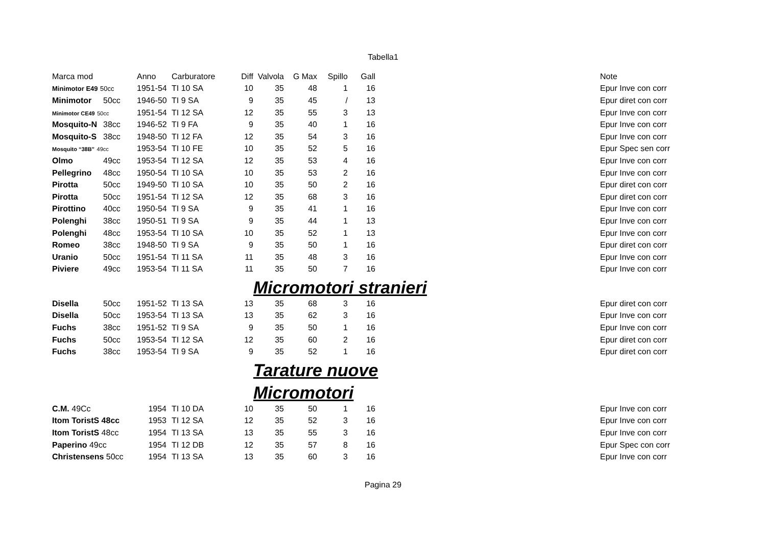Tabella1
| Marca mod | | Anno | Carburatore | Diff | Valvola | G Max | Spillo | Gall | | Note |
| --- | --- | --- | --- | --- | --- | --- | --- | --- | --- | --- |
| Minimotor E49 50cc | | 1951-54 | TI 10 SA | 10 | 35 | 48 | 1 | 16 | | Epur Inve con corr |
| Minimotor | 50cc | 1946-50 | TI 9 SA | 9 | 35 | 45 | / | 13 | | Epur diret con corr |
| Minimotor CE49 50cc | | 1951-54 | TI 12 SA | 12 | 35 | 55 | 3 | 13 | | Epur Inve con corr |
| Mosquito-N | 38cc | 1946-52 | TI 9 FA | 9 | 35 | 40 | 1 | 16 | | Epur Inve con corr |
| Mosquito-S | 38cc | 1948-50 | TI 12 FA | 12 | 35 | 54 | 3 | 16 | | Epur Inve con corr |
| Mosquito “38B” 49cc | | 1953-54 | TI 10 FE | 10 | 35 | 52 | 5 | 16 | | Epur Spec sen corr |
| Olmo | 49cc | 1953-54 | TI 12 SA | 12 | 35 | 53 | 4 | 16 | | Epur Inve con corr |
| Pellegrino | 48cc | 1950-54 | TI 10 SA | 10 | 35 | 53 | 2 | 16 | | Epur Inve con corr |
| Pirotta | 50cc | 1949-50 | TI 10 SA | 10 | 35 | 50 | 2 | 16 | | Epur diret con corr |
| Pirotta | 50cc | 1951-54 | TI 12 SA | 12 | 35 | 68 | 3 | 16 | | Epur diret con corr |
| Pirottino | 40cc | 1950-54 | TI 9 SA | 9 | 35 | 41 | 1 | 16 | | Epur Inve con corr |
| Polenghi | 38cc | 1950-51 | TI 9 SA | 9 | 35 | 44 | 1 | 13 | | Epur Inve con corr |
| Polenghi | 48cc | 1953-54 | TI 10 SA | 10 | 35 | 52 | 1 | 13 | | Epur Inve con corr |
| Romeo | 38cc | 1948-50 | TI 9 SA | 9 | 35 | 50 | 1 | 16 | | Epur diret con corr |
| Uranio | 50cc | 1951-54 | TI 11 SA | 11 | 35 | 48 | 3 | 16 | | Epur Inve con corr |
| Piviere | 49cc | 1953-54 | TI 11 SA | 11 | 35 | 50 | 7 | 16 | | Epur Inve con corr |
| | | | | | Micromotori stranieri | | | | | |
| Disella | 50cc | 1951-52 | TI 13 SA | 13 | 35 | 68 | 3 | 16 | | Epur diret con corr |
| Disella | 50cc | 1953-54 | TI 13 SA | 13 | 35 | 62 | 3 | 16 | | Epur Inve con corr |
| Fuchs | 38cc | 1951-52 | TI 9 SA | 9 | 35 | 50 | 1 | 16 | | Epur Inve con corr |
| Fuchs | 50cc | 1953-54 | TI 12 SA | 12 | 35 | 60 | 2 | 16 | | Epur diret con corr |
| Fuchs | 38cc | 1953-54 | TI 9 SA | 9 | 35 | 52 | 1 | 16 | | Epur diret con corr |
| | | | | | Tarature nuove | | | | | |
| | | | | | Micromotori | | | | | |
| C.M. 49Cc | | 1954 | TI 10 DA | 10 | 35 | 50 | 1 | 16 | | Epur Inve con corr |
| Itom ToristS 48cc | | 1953 | TI 12 SA | 12 | 35 | 52 | 3 | 16 | | Epur Inve con corr |
| Itom ToristS 48cc | | 1954 | TI 13 SA | 13 | 35 | 55 | 3 | 16 | | Epur Inve con corr |
| Paperino 49cc | | 1954 | TI 12 DB | 12 | 35 | 57 | 8 | 16 | | Epur Spec con corr |
| Christensens 50cc | | 1954 | TI 13 SA | 13 | 35 | 60 | 3 | 16 | | Epur Inve con corr |
Pagina 29